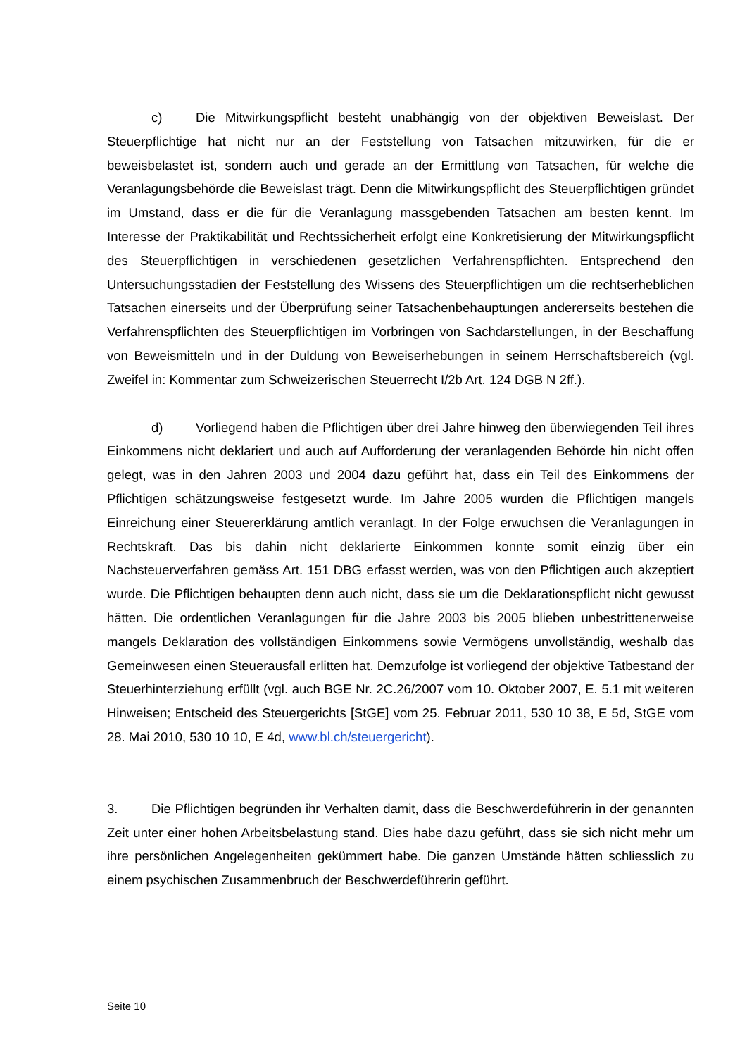c) Die Mitwirkungspflicht besteht unabhängig von der objektiven Beweislast. Der Steuerpflichtige hat nicht nur an der Feststellung von Tatsachen mitzuwirken, für die er beweisbelastet ist, sondern auch und gerade an der Ermittlung von Tatsachen, für welche die Veranlagungsbehörde die Beweislast trägt. Denn die Mitwirkungspflicht des Steuerpflichtigen gründet im Umstand, dass er die für die Veranlagung massgebenden Tatsachen am besten kennt. Im Interesse der Praktikabilität und Rechtssicherheit erfolgt eine Konkretisierung der Mitwirkungspflicht des Steuerpflichtigen in verschiedenen gesetzlichen Verfahrenspflichten. Entsprechend den Untersuchungsstadien der Feststellung des Wissens des Steuerpflichtigen um die rechtserheblichen Tatsachen einerseits und der Überprüfung seiner Tatsachenbehauptungen andererseits bestehen die Verfahrenspflichten des Steuerpflichtigen im Vorbringen von Sachdarstellungen, in der Beschaffung von Beweismitteln und in der Duldung von Beweiserhebungen in seinem Herrschaftsbereich (vgl. Zweifel in: Kommentar zum Schweizerischen Steuerrecht I/2b Art. 124 DGB N 2ff.).
d) Vorliegend haben die Pflichtigen über drei Jahre hinweg den überwiegenden Teil ihres Einkommens nicht deklariert und auch auf Aufforderung der veranlagenden Behörde hin nicht offen gelegt, was in den Jahren 2003 und 2004 dazu geführt hat, dass ein Teil des Einkommens der Pflichtigen schätzungsweise festgesetzt wurde. Im Jahre 2005 wurden die Pflichtigen mangels Einreichung einer Steuererklärung amtlich veranlagt. In der Folge erwuchsen die Veranlagungen in Rechtskraft. Das bis dahin nicht deklarierte Einkommen konnte somit einzig über ein Nachsteuerverfahren gemäss Art. 151 DBG erfasst werden, was von den Pflichtigen auch akzeptiert wurde. Die Pflichtigen behaupten denn auch nicht, dass sie um die Deklarationspflicht nicht gewusst hätten. Die ordentlichen Veranlagungen für die Jahre 2003 bis 2005 blieben unbestrittenerweise mangels Deklaration des vollständigen Einkommens sowie Vermögens unvollständig, weshalb das Gemeinwesen einen Steuerausfall erlitten hat. Demzufolge ist vorliegend der objektive Tatbestand der Steuerhinterziehung erfüllt (vgl. auch BGE Nr. 2C.26/2007 vom 10. Oktober 2007, E. 5.1 mit weiteren Hinweisen; Entscheid des Steuergerichts [StGE] vom 25. Februar 2011, 530 10 38, E 5d, StGE vom 28. Mai 2010, 530 10 10, E 4d, www.bl.ch/steuergericht).
3. Die Pflichtigen begründen ihr Verhalten damit, dass die Beschwerdeführerin in der genannten Zeit unter einer hohen Arbeitsbelastung stand. Dies habe dazu geführt, dass sie sich nicht mehr um ihre persönlichen Angelegenheiten gekümmert habe. Die ganzen Umstände hätten schliesslich zu einem psychischen Zusammenbruch der Beschwerdeführerin geführt.
Seite 10